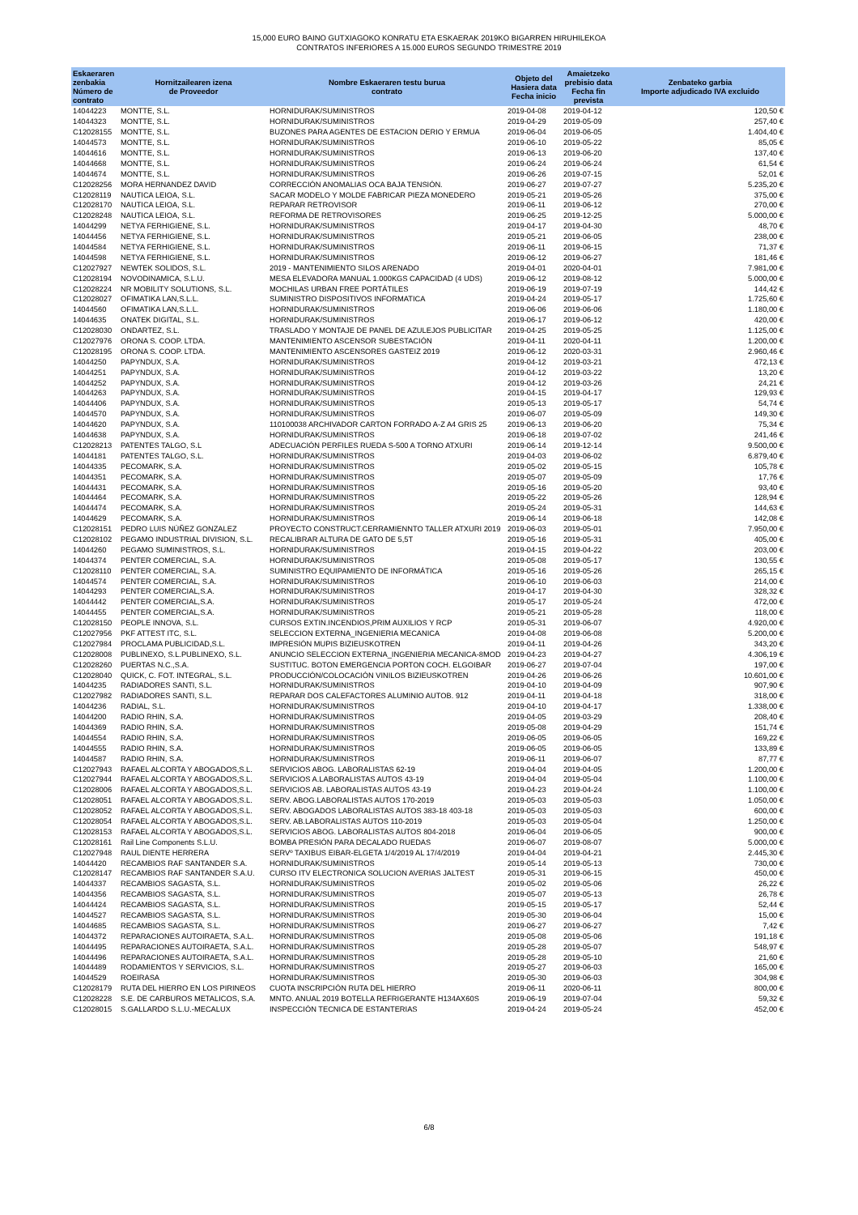15,000 EURO BAINO GUTXIAGOKO KONRATU ETA ESKAERAK 2019KO BIGARREN HIRUHILEKOA
CONTRATOS INFERIORES A 15.000 EUROS SEGUNDO TRIMESTRE 2019
| Eskaeraren zenbakia Número de contrato | Hornitzailearen izena de Proveedor | Nombre Eskaeraren testu burua contrato | Objeto del Hasiera data Fecha inicio | Amaietzeko prebisio data Fecha fin prevista | Zenbateko garbia Importe adjudicado IVA excluido |
| --- | --- | --- | --- | --- | --- |
| 14044223 | MONTTE, S.L. | HORNIDURAK/SUMINISTROS | 2019-04-08 | 2019-04-12 | 120,50 € |
| 14044323 | MONTTE, S.L. | HORNIDURAK/SUMINISTROS | 2019-04-29 | 2019-05-09 | 257,40 € |
| C12028155 | MONTTE, S.L. | BUZONES PARA AGENTES DE ESTACION DERIO Y ERMUA | 2019-06-04 | 2019-06-05 | 1.404,40 € |
| 14044573 | MONTTE, S.L. | HORNIDURAK/SUMINISTROS | 2019-06-10 | 2019-05-22 | 85,05 € |
| 14044616 | MONTTE, S.L. | HORNIDURAK/SUMINISTROS | 2019-06-13 | 2019-06-20 | 137,40 € |
| 14044668 | MONTTE, S.L. | HORNIDURAK/SUMINISTROS | 2019-06-24 | 2019-06-24 | 61,54 € |
| 14044674 | MONTTE, S.L. | HORNIDURAK/SUMINISTROS | 2019-06-26 | 2019-07-15 | 52,01 € |
| C12028256 | MORA HERNANDEZ DAVID | CORRECCIÓN ANOMALIAS OCA BAJA TENSIÓN. | 2019-06-27 | 2019-07-27 | 5.235,20 € |
| C12028119 | NAUTICA LEIOA, S.L. | SACAR MODELO Y MOLDE FABRICAR PIEZA MONEDERO | 2019-05-21 | 2019-05-26 | 375,00 € |
| C12028170 | NAUTICA LEIOA, S.L. | REPARAR RETROVISOR | 2019-06-11 | 2019-06-12 | 270,00 € |
| C12028248 | NAUTICA LEIOA, S.L. | REFORMA DE RETROVISORES | 2019-06-25 | 2019-12-25 | 5.000,00 € |
| 14044299 | NETYA FERHIGIENE, S.L. | HORNIDURAK/SUMINISTROS | 2019-04-17 | 2019-04-30 | 48,70 € |
| 14044456 | NETYA FERHIGIENE, S.L. | HORNIDURAK/SUMINISTROS | 2019-05-21 | 2019-06-05 | 238,00 € |
| 14044584 | NETYA FERHIGIENE, S.L. | HORNIDURAK/SUMINISTROS | 2019-06-11 | 2019-06-15 | 71,37 € |
| 14044598 | NETYA FERHIGIENE, S.L. | HORNIDURAK/SUMINISTROS | 2019-06-12 | 2019-06-27 | 181,46 € |
| C12027927 | NEWTEK SOLIDOS, S.L. | 2019 - MANTENIMIENTO SILOS ARENADO | 2019-04-01 | 2020-04-01 | 7.981,00 € |
| C12028194 | NOVODINAMICA, S.L.U. | MESA ELEVADORA MANUAL 1.000KGS CAPACIDAD (4 UDS) | 2019-06-12 | 2019-08-12 | 5.000,00 € |
| C12028224 | NR MOBILITY SOLUTIONS, S.L. | MOCHILAS URBAN FREE PORTÁTILES | 2019-06-19 | 2019-07-19 | 144,42 € |
| C12028027 | OFIMATIKA LAN,S.L.L. | SUMINISTRO DISPOSITIVOS INFORMATICA | 2019-04-24 | 2019-05-17 | 1.725,60 € |
| 14044560 | OFIMATIKA LAN,S.L.L. | HORNIDURAK/SUMINISTROS | 2019-06-06 | 2019-06-06 | 1.180,00 € |
| 14044635 | ONATEK DIGITAL, S.L. | HORNIDURAK/SUMINISTROS | 2019-06-17 | 2019-06-12 | 420,00 € |
| C12028030 | ONDARTEZ, S.L. | TRASLADO Y MONTAJE DE PANEL DE AZULEJOS PUBLICITAR | 2019-04-25 | 2019-05-25 | 1.125,00 € |
| C12027976 | ORONA S. COOP. LTDA. | MANTENIMIENTO ASCENSOR SUBESTACIÓN | 2019-04-11 | 2020-04-11 | 1.200,00 € |
| C12028195 | ORONA S. COOP. LTDA. | MANTENIMIENTO ASCENSORES GASTEIZ 2019 | 2019-06-12 | 2020-03-31 | 2.960,46 € |
| 14044250 | PAPYNDUX, S.A. | HORNIDURAK/SUMINISTROS | 2019-04-12 | 2019-03-21 | 472,13 € |
| 14044251 | PAPYNDUX, S.A. | HORNIDURAK/SUMINISTROS | 2019-04-12 | 2019-03-22 | 13,20 € |
| 14044252 | PAPYNDUX, S.A. | HORNIDURAK/SUMINISTROS | 2019-04-12 | 2019-03-26 | 24,21 € |
| 14044263 | PAPYNDUX, S.A. | HORNIDURAK/SUMINISTROS | 2019-04-15 | 2019-04-17 | 129,93 € |
| 14044406 | PAPYNDUX, S.A. | HORNIDURAK/SUMINISTROS | 2019-05-13 | 2019-05-17 | 54,74 € |
| 14044570 | PAPYNDUX, S.A. | HORNIDURAK/SUMINISTROS | 2019-06-07 | 2019-05-09 | 149,30 € |
| 14044620 | PAPYNDUX, S.A. | 110100038 ARCHIVADOR CARTON FORRADO A-Z A4 GRIS 25 | 2019-06-13 | 2019-06-20 | 75,34 € |
| 14044638 | PAPYNDUX, S.A. | HORNIDURAK/SUMINISTROS | 2019-06-18 | 2019-07-02 | 241,46 € |
| C12028213 | PATENTES TALGO, S.L | ADECUACIÓN PERFILES RUEDA S-500 A TORNO ATXURI | 2019-06-14 | 2019-12-14 | 9.500,00 € |
| 14044181 | PATENTES TALGO, S.L. | HORNIDURAK/SUMINISTROS | 2019-04-03 | 2019-06-02 | 6.879,40 € |
| 14044335 | PECOMARK, S.A. | HORNIDURAK/SUMINISTROS | 2019-05-02 | 2019-05-15 | 105,78 € |
| 14044351 | PECOMARK, S.A. | HORNIDURAK/SUMINISTROS | 2019-05-07 | 2019-05-09 | 17,76 € |
| 14044431 | PECOMARK, S.A. | HORNIDURAK/SUMINISTROS | 2019-05-16 | 2019-05-20 | 93,40 € |
| 14044464 | PECOMARK, S.A. | HORNIDURAK/SUMINISTROS | 2019-05-22 | 2019-05-26 | 128,94 € |
| 14044474 | PECOMARK, S.A. | HORNIDURAK/SUMINISTROS | 2019-05-24 | 2019-05-31 | 144,63 € |
| 14044629 | PECOMARK, S.A. | HORNIDURAK/SUMINISTROS | 2019-06-14 | 2019-06-18 | 142,08 € |
| C12028151 | PEDRO LUIS NÚÑEZ GONZALEZ | PROYECTO CONSTRUCT.CERRAMIENNTO TALLER ATXURI 2019 | 2019-06-03 | 2019-05-01 | 7.950,00 € |
| C12028102 | PEGAMO INDUSTRIAL DIVISION, S.L. | RECALIBRAR ALTURA DE GATO DE 5,5T | 2019-05-16 | 2019-05-31 | 405,00 € |
| 14044260 | PEGAMO SUMINISTROS, S.L. | HORNIDURAK/SUMINISTROS | 2019-04-15 | 2019-04-22 | 203,00 € |
| 14044374 | PENTER COMERCIAL, S.A. | HORNIDURAK/SUMINISTROS | 2019-05-08 | 2019-05-17 | 130,55 € |
| C12028110 | PENTER COMERCIAL, S.A. | SUMINISTRO EQUIPAMIENTO DE INFORMÁTICA | 2019-05-16 | 2019-05-26 | 265,15 € |
| 14044574 | PENTER COMERCIAL, S.A. | HORNIDURAK/SUMINISTROS | 2019-06-10 | 2019-06-03 | 214,00 € |
| 14044293 | PENTER COMERCIAL,S.A. | HORNIDURAK/SUMINISTROS | 2019-04-17 | 2019-04-30 | 328,32 € |
| 14044442 | PENTER COMERCIAL,S.A. | HORNIDURAK/SUMINISTROS | 2019-05-17 | 2019-05-24 | 472,00 € |
| 14044455 | PENTER COMERCIAL,S.A. | HORNIDURAK/SUMINISTROS | 2019-05-21 | 2019-05-28 | 118,00 € |
| C12028150 | PEOPLE INNOVA, S.L. | CURSOS EXTIN.INCENDIOS,PRIM AUXILIOS Y RCP | 2019-05-31 | 2019-06-07 | 4.920,00 € |
| C12027956 | PKF ATTEST ITC, S.L. | SELECCION EXTERNA_INGENIERIA MECANICA | 2019-04-08 | 2019-06-08 | 5.200,00 € |
| C12027984 | PROCLAMA PUBLICIDAD,S.L. | IMPRESIÓN MUPIS BIZIEUSKOTREN | 2019-04-11 | 2019-04-26 | 343,20 € |
| C12028008 | PUBLINEXO, S.L.PUBLINEXO, S.L. | ANUNCIO SELECCION EXTERNA_INGENIERIA MECANICA-8MOD | 2019-04-23 | 2019-04-27 | 4.306,19 € |
| C12028260 | PUERTAS N.C.,S.A. | SUSTITUC. BOTON EMERGENCIA PORTON COCH. ELGOIBAR | 2019-06-27 | 2019-07-04 | 197,00 € |
| C12028040 | QUICK, C. FOT. INTEGRAL, S.L. | PRODUCCIÓN/COLOCACIÓN VINILOS BIZIEUSKOTREN | 2019-04-26 | 2019-06-26 | 10.601,00 € |
| 14044235 | RADIADORES SANTI, S.L. | HORNIDURAK/SUMINISTROS | 2019-04-10 | 2019-04-09 | 907,90 € |
| C12027982 | RADIADORES SANTI, S.L. | REPARAR DOS CALEFACTORES ALUMINIO AUTOB. 912 | 2019-04-11 | 2019-04-18 | 318,00 € |
| 14044236 | RADIAL, S.L. | HORNIDURAK/SUMINISTROS | 2019-04-10 | 2019-04-17 | 1.338,00 € |
| 14044200 | RADIO RHIN, S.A. | HORNIDURAK/SUMINISTROS | 2019-04-05 | 2019-03-29 | 208,40 € |
| 14044369 | RADIO RHIN, S.A. | HORNIDURAK/SUMINISTROS | 2019-05-08 | 2019-04-29 | 151,74 € |
| 14044554 | RADIO RHIN, S.A. | HORNIDURAK/SUMINISTROS | 2019-06-05 | 2019-06-05 | 169,22 € |
| 14044555 | RADIO RHIN, S.A. | HORNIDURAK/SUMINISTROS | 2019-06-05 | 2019-06-05 | 133,89 € |
| 14044587 | RADIO RHIN, S.A. | HORNIDURAK/SUMINISTROS | 2019-06-11 | 2019-06-07 | 87,77 € |
| C12027943 | RAFAEL ALCORTA Y ABOGADOS,S.L. | SERVICIOS ABOG. LABORALISTAS 62-19 | 2019-04-04 | 2019-04-05 | 1.200,00 € |
| C12027944 | RAFAEL ALCORTA Y ABOGADOS,S.L. | SERVICIOS A.LABORALISTAS AUTOS 43-19 | 2019-04-04 | 2019-05-04 | 1.100,00 € |
| C12028006 | RAFAEL ALCORTA Y ABOGADOS,S.L. | SERVICIOS AB. LABORALISTAS AUTOS 43-19 | 2019-04-23 | 2019-04-24 | 1.100,00 € |
| C12028051 | RAFAEL ALCORTA Y ABOGADOS,S.L. | SERV. ABOG.LABORALISTAS AUTOS 170-2019 | 2019-05-03 | 2019-05-03 | 1.050,00 € |
| C12028052 | RAFAEL ALCORTA Y ABOGADOS,S.L. | SERV. ABOGADOS LABORALISTAS AUTOS 383-18 403-18 | 2019-05-03 | 2019-05-03 | 600,00 € |
| C12028054 | RAFAEL ALCORTA Y ABOGADOS,S.L. | SERV. AB.LABORALISTAS AUTOS 110-2019 | 2019-05-03 | 2019-05-04 | 1.250,00 € |
| C12028153 | RAFAEL ALCORTA Y ABOGADOS,S.L. | SERVICIOS ABOG. LABORALISTAS AUTOS 804-2018 | 2019-06-04 | 2019-06-05 | 900,00 € |
| C12028161 | Rail Line Components S.L.U. | BOMBA PRESIÓN PARA DECALADO RUEDAS | 2019-06-07 | 2019-08-07 | 5.000,00 € |
| C12027948 | RAUL DIENTE HERRERA | SERVº TAXIBUS EIBAR-ELGETA 1/4/2019 AL 17/4/2019 | 2019-04-04 | 2019-04-21 | 2.445,30 € |
| 14044420 | RECAMBIOS RAF SANTANDER S.A. | HORNIDURAK/SUMINISTROS | 2019-05-14 | 2019-05-13 | 730,00 € |
| C12028147 | RECAMBIOS RAF SANTANDER S.A.U. | CURSO ITV ELECTRONICA SOLUCION AVERIAS JALTEST | 2019-05-31 | 2019-06-15 | 450,00 € |
| 14044337 | RECAMBIOS SAGASTA, S.L. | HORNIDURAK/SUMINISTROS | 2019-05-02 | 2019-05-06 | 26,22 € |
| 14044356 | RECAMBIOS SAGASTA, S.L. | HORNIDURAK/SUMINISTROS | 2019-05-07 | 2019-05-13 | 26,78 € |
| 14044424 | RECAMBIOS SAGASTA, S.L. | HORNIDURAK/SUMINISTROS | 2019-05-15 | 2019-05-17 | 52,44 € |
| 14044527 | RECAMBIOS SAGASTA, S.L. | HORNIDURAK/SUMINISTROS | 2019-05-30 | 2019-06-04 | 15,00 € |
| 14044685 | RECAMBIOS SAGASTA, S.L. | HORNIDURAK/SUMINISTROS | 2019-06-27 | 2019-06-27 | 7,42 € |
| 14044372 | REPARACIONES AUTOIRAETA, S.A.L. | HORNIDURAK/SUMINISTROS | 2019-05-08 | 2019-05-06 | 191,18 € |
| 14044495 | REPARACIONES AUTOIRAETA, S.A.L. | HORNIDURAK/SUMINISTROS | 2019-05-28 | 2019-05-07 | 548,97 € |
| 14044496 | REPARACIONES AUTOIRAETA, S.A.L. | HORNIDURAK/SUMINISTROS | 2019-05-28 | 2019-05-10 | 21,60 € |
| 14044489 | RODAMIENTOS Y SERVICIOS, S.L. | HORNIDURAK/SUMINISTROS | 2019-05-27 | 2019-06-03 | 165,00 € |
| 14044529 | ROEIRASA | HORNIDURAK/SUMINISTROS | 2019-05-30 | 2019-06-03 | 304,98 € |
| C12028179 | RUTA DEL HIERRO EN LOS PIRINEOS | CUOTA INSCRIPCIÓN RUTA DEL HIERRO | 2019-06-11 | 2020-06-11 | 800,00 € |
| C12028228 | S.E. DE CARBUROS METALICOS, S.A. | MNTO. ANUAL 2019 BOTELLA REFRIGERANTE H134AX60S | 2019-06-19 | 2019-07-04 | 59,32 € |
| C12028015 | S.GALLARDO S.L.U.-MECALUX | INSPECCIÓN TECNICA DE ESTANTERIAS | 2019-04-24 | 2019-05-24 | 452,00 € |
6/8